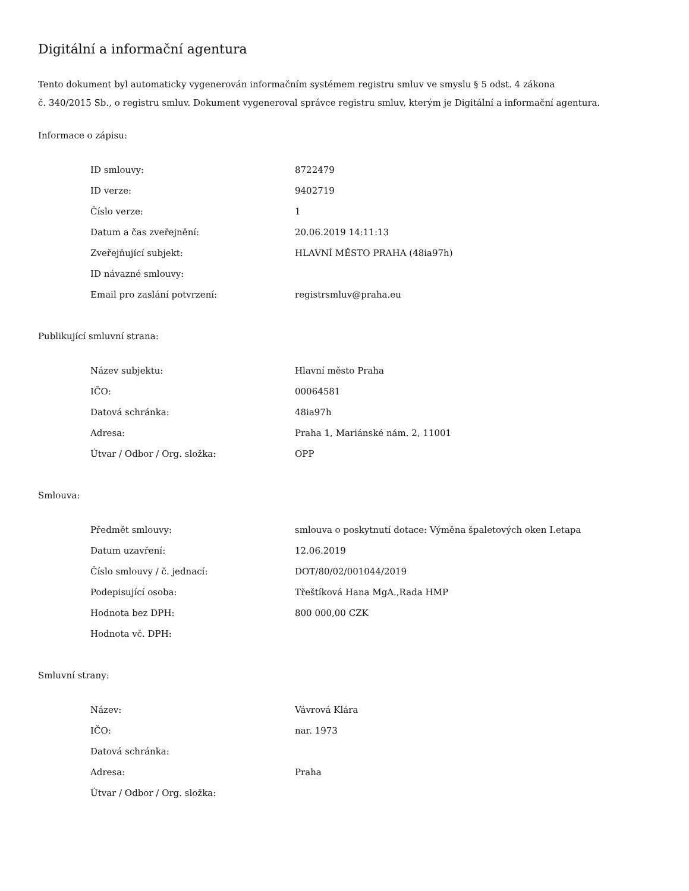Digitální a informační agentura
Tento dokument byl automaticky vygenerován informačním systémem registru smluv ve smyslu § 5 odst. 4 zákona
č. 340/2015 Sb., o registru smluv. Dokument vygeneroval správce registru smluv, kterým je Digitální a informační agentura.
Informace o zápisu:
| ID smlouvy: | 8722479 |
| ID verze: | 9402719 |
| Číslo verze: | 1 |
| Datum a čas zveřejnění: | 20.06.2019 14:11:13 |
| Zveřejňující subjekt: | HLAVNÍ MĚSTO PRAHA (48ia97h) |
| ID návazné smlouvy: | |
| Email pro zaslání potvrzení: | registrsmluv@praha.eu |
Publikující smluvní strana:
| Název subjektu: | Hlavní město Praha |
| IČO: | 00064581 |
| Datová schránka: | 48ia97h |
| Adresa: | Praha 1, Mariánské nám. 2, 11001 |
| Útvar / Odbor / Org. složka: | OPP |
Smlouva:
| Předmět smlouvy: | smlouva o poskytnutí dotace: Výměna špaletových oken I.etapa |
| Datum uzavření: | 12.06.2019 |
| Číslo smlouvy / č. jednací: | DOT/80/02/001044/2019 |
| Podepisující osoba: | Třeštíková Hana MgA.,Rada HMP |
| Hodnota bez DPH: | 800 000,00 CZK |
| Hodnota vč. DPH: | |
Smluvní strany:
| Název: | Vávrová Klára |
| IČO: | nar. 1973 |
| Datová schránka: | |
| Adresa: | Praha |
| Útvar / Odbor / Org. složka: | |